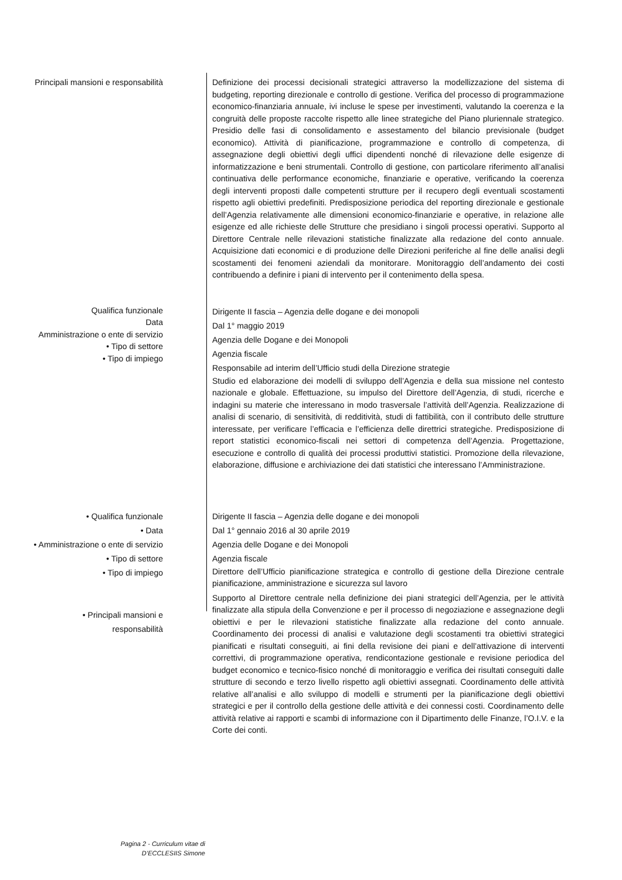Principali mansioni e responsabilità Definizione dei processi decisionali strategici attraverso la modellizzazione del sistema di budgeting, reporting direzionale e controllo di gestione. Verifica del processo di programmazione economico-finanziaria annuale, ivi incluse le spese per investimenti, valutando la coerenza e la congruità delle proposte raccolte rispetto alle linee strategiche del Piano pluriennale strategico. Presidio delle fasi di consolidamento e assestamento del bilancio previsionale (budget economico). Attività di pianificazione, programmazione e controllo di competenza, di assegnazione degli obiettivi degli uffici dipendenti nonché di rilevazione delle esigenze di informatizzazione e beni strumentali. Controllo di gestione, con particolare riferimento all’analisi continuativa delle performance economiche, finanziarie e operative, verificando la coerenza degli interventi proposti dalle competenti strutture per il recupero degli eventuali scostamenti rispetto agli obiettivi predefiniti. Predisposizione periodica del reporting direzionale e gestionale dell’Agenzia relativamente alle dimensioni economico-finanziarie e operative, in relazione alle esigenze ed alle richieste delle Strutture che presidiano i singoli processi operativi. Supporto al Direttore Centrale nelle rilevazioni statistiche finalizzate alla redazione del conto annuale. Acquisizione dati economici e di produzione delle Direzioni periferiche al fine delle analisi degli scostamenti dei fenomeni aziendali da monitorare. Monitoraggio dell’andamento dei costi contribuendo a definire i piani di intervento per il contenimento della spesa.
Qualifica funzionale
Data
Amministrazione o ente di servizio
• Tipo di settore
• Tipo di impiego
Dirigente II fascia – Agenzia delle dogane e dei monopoli
Dal 1° maggio 2019
Agenzia delle Dogane e dei Monopoli
Agenzia fiscale
Responsabile ad interim dell’Ufficio studi della Direzione strategie
Studio ed elaborazione dei modelli di sviluppo dell’Agenzia e della sua missione nel contesto nazionale e globale. Effettuazione, su impulso del Direttore dell’Agenzia, di studi, ricerche e indagini su materie che interessano in modo trasversale l’attività dell’Agenzia. Realizzazione di analisi di scenario, di sensitività, di redditività, studi di fattibilità, con il contributo delle strutture interessate, per verificare l’efficacia e l’efficienza delle direttrici strategiche. Predisposizione di report statistici economico-fiscali nei settori di competenza dell’Agenzia. Progettazione, esecuzione e controllo di qualità dei processi produttivi statistici. Promozione della rilevazione, elaborazione, diffusione e archiviazione dei dati statistici che interessano l’Amministrazione.
• Qualifica funzionale
• Data
• Amministrazione o ente di servizio
• Tipo di settore
• Tipo di impiego
• Principali mansioni e
responsabilità
Dirigente II fascia – Agenzia delle dogane e dei monopoli
Dal 1° gennaio 2016 al 30 aprile 2019
Agenzia delle Dogane e dei Monopoli
Agenzia fiscale
Direttore dell’Ufficio pianificazione strategica e controllo di gestione della Direzione centrale pianificazione, amministrazione e sicurezza sul lavoro
Supporto al Direttore centrale nella definizione dei piani strategici dell’Agenzia, per le attività finalizzate alla stipula della Convenzione e per il processo di negoziazione e assegnazione degli obiettivi e per le rilevazioni statistiche finalizzate alla redazione del conto annuale. Coordinamento dei processi di analisi e valutazione degli scostamenti tra obiettivi strategici pianificati e risultati conseguiti, ai fini della revisione dei piani e dell’attivazione di interventi correttivi, di programmazione operativa, rendicontazione gestionale e revisione periodica del budget economico e tecnico-fisico nonché di monitoraggio e verifica dei risultati conseguiti dalle strutture di secondo e terzo livello rispetto agli obiettivi assegnati. Coordinamento delle attività relative all’analisi e allo sviluppo di modelli e strumenti per la pianificazione degli obiettivi strategici e per il controllo della gestione delle attività e dei connessi costi. Coordinamento delle attività relative ai rapporti e scambi di informazione con il Dipartimento delle Finanze, l’O.I.V. e la Corte dei conti.
Pagina 2 - Curriculum vitae di
D’ECCLESIIS Simone